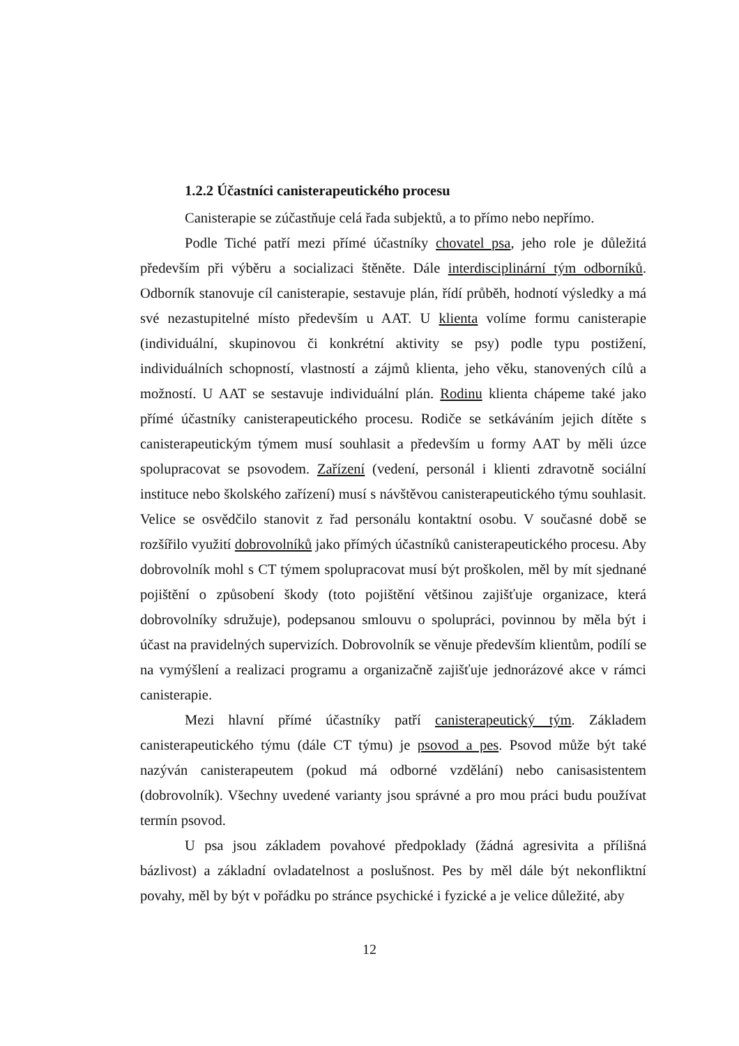1.2.2 Účastníci canisterapeutického procesu
Canisterapie se zúčastňuje celá řada subjektů, a to přímo nebo nepřímo.
Podle Tiché patří mezi přímé účastníky chovatel psa, jeho role je důležitá především při výběru a socializaci štěněte. Dále interdisciplinární tým odborníků. Odborník stanovuje cíl canisterapie, sestavuje plán, řídí průběh, hodnotí výsledky a má své nezastupitelné místo především u AAT. U klienta volíme formu canisterapie (individuální, skupinovou či konkrétní aktivity se psy) podle typu postižení, individuálních schopností, vlastností a zájmů klienta, jeho věku, stanovených cílů a možností. U AAT se sestavuje individuální plán. Rodinu klienta chápeme také jako přímé účastníky canisterapeutického procesu. Rodiče se setkáváním jejich dítěte s canisterapeutickým týmem musí souhlasit a především u formy AAT by měli úzce spolupracovat se psovodem. Zařízení (vedení, personál i klienti zdravotně sociální instituce nebo školského zařízení) musí s návštěvou canisterapeutického týmu souhlasit. Velice se osvědčilo stanovit z řad personálu kontaktní osobu. V současné době se rozšířilo využití dobrovolníků jako přímých účastníků canisterapeutického procesu. Aby dobrovolník mohl s CT týmem spolupracovat musí být proškolen, měl by mít sjednané pojištění o způsobení škody (toto pojištění většinou zajišťuje organizace, která dobrovolníky sdružuje), podepsanou smlouvu o spolupráci, povinnou by měla být i účast na pravidelných supervizích. Dobrovolník se věnuje především klientům, podílí se na vymýšlení a realizaci programu a organizačně zajišťuje jednorázové akce v rámci canisterapie.
Mezi hlavní přímé účastníky patří canisterapeutický tým. Základem canisterapeutického týmu (dále CT týmu) je psovod a pes. Psovod může být také nazýván canisterapeutem (pokud má odborné vzdělání) nebo canisasistentem (dobrovolník). Všechny uvedené varianty jsou správné a pro mou práci budu používat termín psovod.
U psa jsou základem povahové předpoklady (žádná agresivita a přílišná bázlivost) a základní ovladatelnost a poslušnost. Pes by měl dále být nekonfliktní povahy, měl by být v pořádku po stránce psychické i fyzické a je velice důležité, aby
12